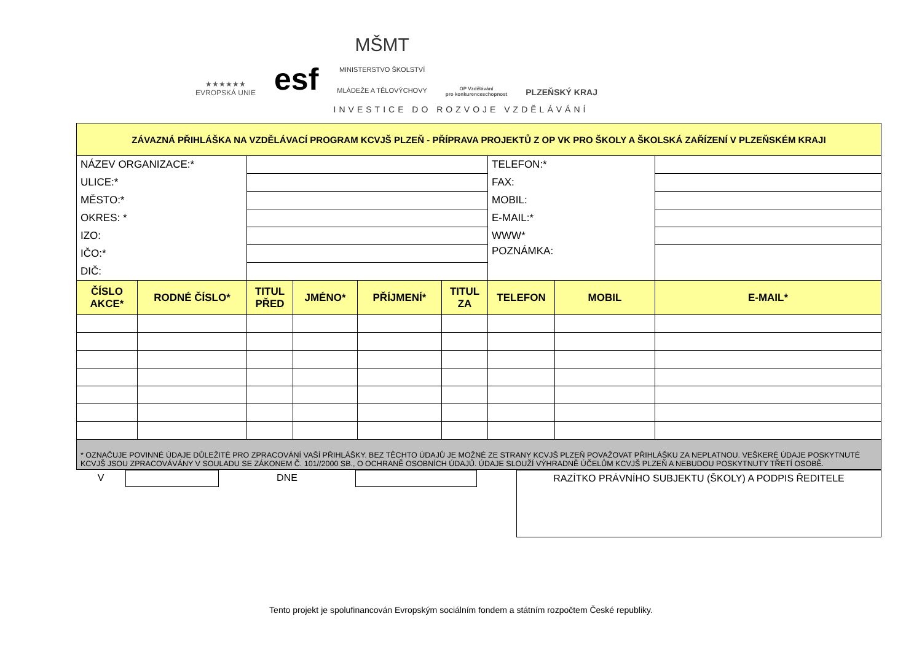★★★★★★
EVROPSKÁ UNIE
esf
MŠMT
MINISTERSTVO ŠKOLSTVÍ
MLÁDEŽE A TĚLOVÝCHOVY
OP Vzdělávání
pro konkurenceschopnost
PLZEŇSKÝ KRAJ
INVESTICE DO ROZVOJE VZDĚLÁVÁNÍ
| ZÁVAZNÁ PŘIHLÁŠKA NA VZDĚLÁVACÍ PROGRAM KCVJŠ PLZEŇ - PŘÍPRAVA PROJEKTŮ Z OP VK PRO ŠKOLY A ŠKOLSKÁ ZAŘÍZENÍ V PLZEŇSKÉM KRAJI | | | | | | | | |
| NÁZEV ORGANIZACE:* | | | | | | TELEFON:* | | |
| ULICE:* | | | | | | FAX: | | |
| MĚSTO:* | | | | | | MOBIL: | | |
| OKRES: * | | | | | | E-MAIL:* | | |
| IZO: | | | | | | WWW* | | |
| IČO:* | | | | | | POZNÁMKA: | | |
| DIČ: | | | | | | | | |
| ČÍSLO AKCE* | RODNÉ ČÍSLO* | TITUL PŘED | JMÉNO* | PŘÍJMENÍ* | TITUL ZA | TELEFON | MOBIL | E-MAIL* |
| * OZNAČUJE POVINNÉ ÚDAJE DŮLEŽITÉ PRO ZPRACOVÁNÍ VAŠÍ PŘIHLÁŠKY. BEZ TĚCHTO ÚDAJŮ JE MOŽNÉ ZE STRANY KCVJŠ PLZEŇ POVAŽOVAT PŘIHLÁŠKU ZA NEPLATNOU. VEŠKERÉ ÚDAJE POSKYTNUTÉ KCVJŠ JSOU ZPRACOVÁVÁNY V SOULADU SE ZÁKONEM Č. 101//2000 SB., O OCHRANĚ OSOBNÍCH ÚDAJŮ. ÚDAJE SLOUŽÍ VÝHRADNĚ ÚČELŮM KCVJŠ PLZEŇ A NEBUDOU POSKYTNUTY TŘETÍ OSOBĚ. | | | | | | | | |
V DNE
RAZÍTKO PRÁVNÍHO SUBJEKTU (ŠKOLY) A PODPIS ŘEDITELE
Tento projekt je spolufinancován Evropským sociálním fondem a státním rozpočtem České republiky.